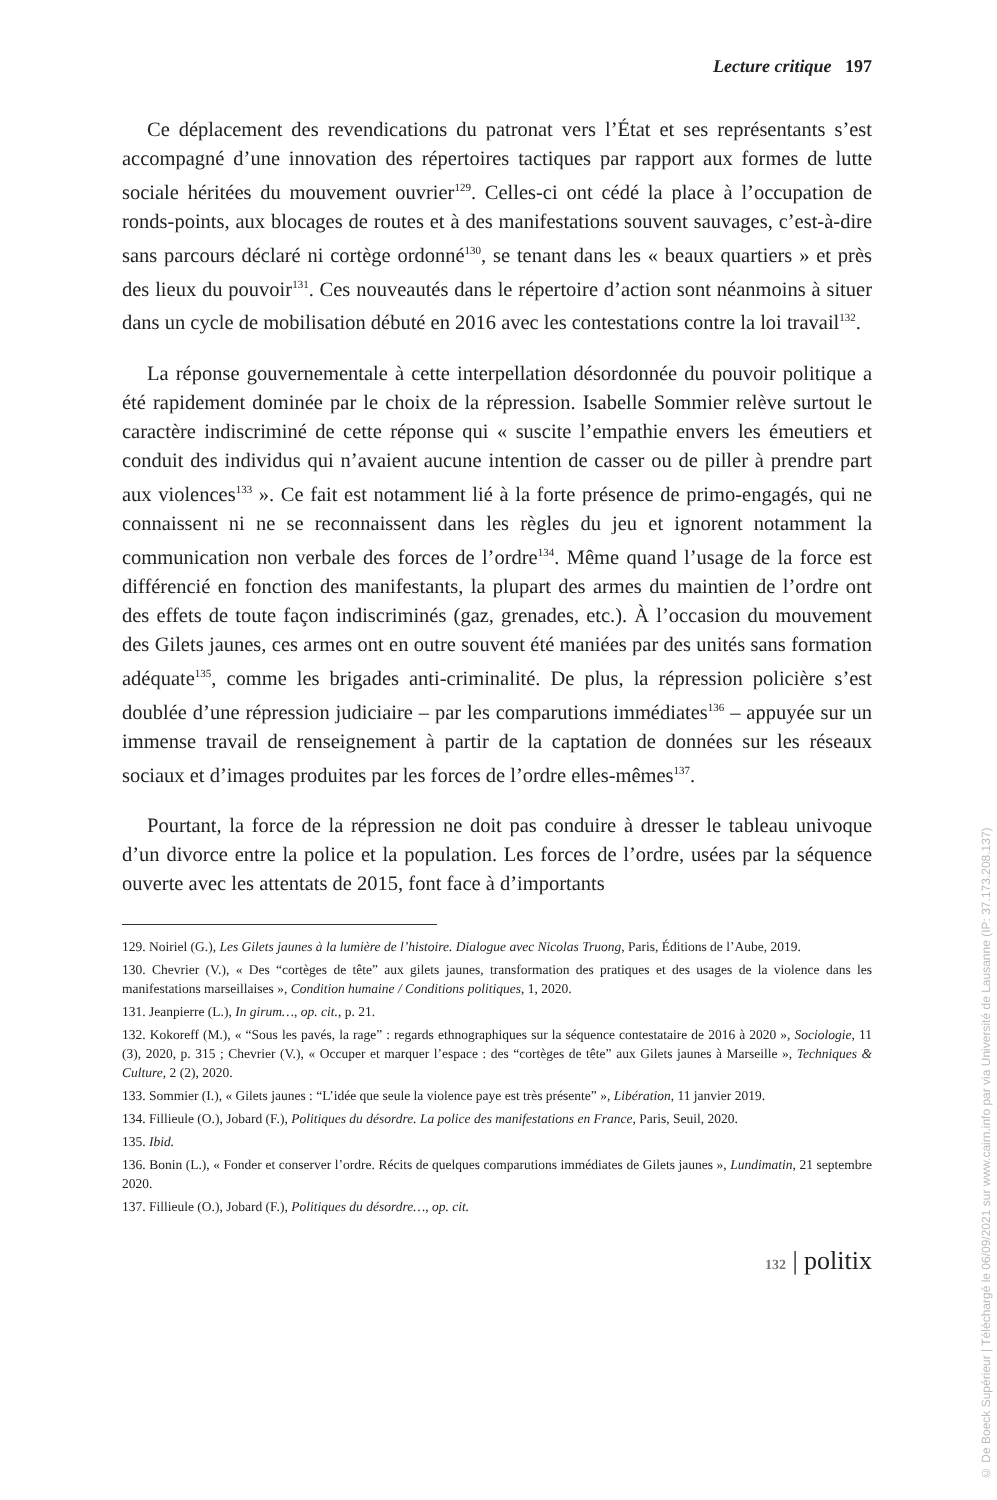Lecture critique 197
Ce déplacement des revendications du patronat vers l’État et ses représentants s’est accompagné d’une innovation des répertoires tactiques par rapport aux formes de lutte sociale héritées du mouvement ouvrier<sup>129</sup>. Celles-ci ont cédé la place à l’occupation de ronds-points, aux blocages de routes et à des manifestations souvent sauvages, c’est-à-dire sans parcours déclaré ni cortège ordonné<sup>130</sup>, se tenant dans les « beaux quartiers » et près des lieux du pouvoir<sup>131</sup>. Ces nouveautés dans le répertoire d’action sont néanmoins à situer dans un cycle de mobilisation débuté en 2016 avec les contestations contre la loi travail<sup>132</sup>.
La réponse gouvernementale à cette interpellation désordonnée du pouvoir politique a été rapidement dominée par le choix de la répression. Isabelle Sommier relève surtout le caractère indiscriminé de cette réponse qui « suscite l’empathie envers les émeutiers et conduit des individus qui n’avaient aucune intention de casser ou de piller à prendre part aux violences<sup>133</sup> ». Ce fait est notamment lié à la forte présence de primo-engagés, qui ne connaissent ni ne se reconnaissent dans les règles du jeu et ignorent notamment la communication non verbale des forces de l’ordre<sup>134</sup>. Même quand l’usage de la force est différencié en fonction des manifestants, la plupart des armes du maintien de l’ordre ont des effets de toute façon indiscriminés (gaz, grenades, etc.). À l’occasion du mouvement des Gilets jaunes, ces armes ont en outre souvent été maniées par des unités sans formation adéquate<sup>135</sup>, comme les brigades anti-criminalité. De plus, la répression policière s’est doublée d’une répression judiciaire – par les comparutions immédiates<sup>136</sup> – appuyée sur un immense travail de renseignement à partir de la captation de données sur les réseaux sociaux et d’images produites par les forces de l’ordre elles-mêmes<sup>137</sup>.
Pourtant, la force de la répression ne doit pas conduire à dresser le tableau univoque d’un divorce entre la police et la population. Les forces de l’ordre, usées par la séquence ouverte avec les attentats de 2015, font face à d’importants
129. Noiriel (G.), Les Gilets jaunes à la lumière de l’histoire. Dialogue avec Nicolas Truong, Paris, Éditions de l’Aube, 2019.
130. Chevrier (V.), « Des “cortèges de tête” aux gilets jaunes, transformation des pratiques et des usages de la violence dans les manifestations marseillaises », Condition humaine / Conditions politiques, 1, 2020.
131. Jeanpierre (L.), In girum…, op. cit., p. 21.
132. Kokoreff (M.), « “Sous les pavés, la rage” : regards ethnographiques sur la séquence contestataire de 2016 à 2020 », Sociologie, 11 (3), 2020, p. 315 ; Chevrier (V.), « Occuper et marquer l’espace : des “cortèges de tête” aux Gilets jaunes à Marseille », Techniques & Culture, 2 (2), 2020.
133. Sommier (I.), « Gilets jaunes : “L’idée que seule la violence paye est très présente” », Libération, 11 janvier 2019.
134. Fillieule (O.), Jobard (F.), Politiques du désordre. La police des manifestations en France, Paris, Seuil, 2020.
135. Ibid.
136. Bonin (L.), « Fonder et conserver l’ordre. Récits de quelques comparutions immédiates de Gilets jaunes », Lundimatin, 21 septembre 2020.
137. Fillieule (O.), Jobard (F.), Politiques du désordre…, op. cit.
132 | politix
© De Boeck Supérieur | Téléchargé le 06/09/2021 sur www.cairn.info par via Université de Lausanne (IP: 37.173.208.137)